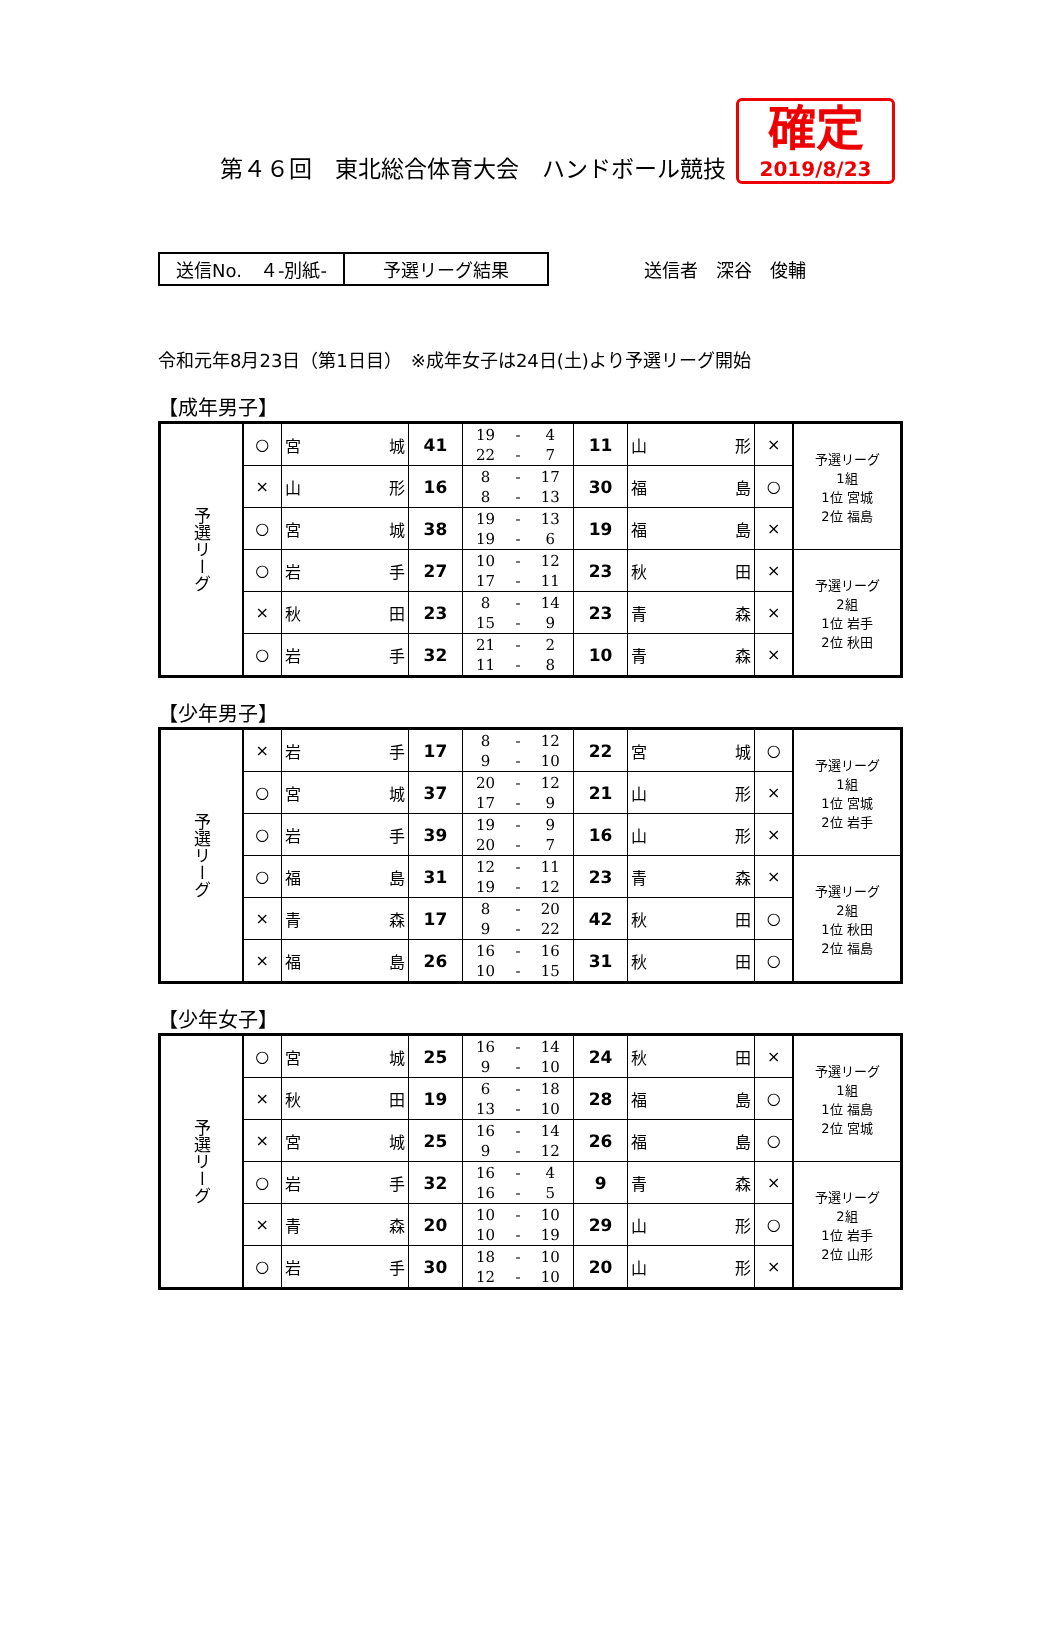第４６回　東北総合体育大会　ハンドボール競技
確定
2019/8/23
送信No.　４-別紙- 予選リーグ結果 送信者　深谷　俊輔
令和元年8月23日（第1日目）　※成年女子は24日(土)より予選リーグ開始
【成年男子】
| 予選リーグ | ○ | 宮 城 | 41 | 19 22 | - - | 4 7 | 11 | 山 形 | × | 予選リーグ 1組 1位 宮城 2位 福島 |
| | × | 山 形 | 16 | 8 8 | - - | 17 13 | 30 | 福 島 | ○ | |
| | ○ | 宮 城 | 38 | 19 19 | - - | 13 6 | 19 | 福 島 | × | |
| | ○ | 岩 手 | 27 | 10 17 | - - | 12 11 | 23 | 秋 田 | × | 予選リーグ 2組 1位 岩手 2位 秋田 |
| | × | 秋 田 | 23 | 8 15 | - - | 14 9 | 23 | 青 森 | × | |
| | ○ | 岩 手 | 32 | 21 11 | - - | 2 8 | 10 | 青 森 | × | |
【少年男子】
| 予選リーグ | × | 岩 手 | 17 | 8 9 | - - | 12 10 | 22 | 宮 城 | ○ | 予選リーグ 1組 1位 宮城 2位 岩手 |
| | ○ | 宮 城 | 37 | 20 17 | - - | 12 9 | 21 | 山 形 | × | |
| | ○ | 岩 手 | 39 | 19 20 | - - | 9 7 | 16 | 山 形 | × | |
| | ○ | 福 島 | 31 | 12 19 | - - | 11 12 | 23 | 青 森 | × | 予選リーグ 2組 1位 秋田 2位 福島 |
| | × | 青 森 | 17 | 8 9 | - - | 20 22 | 42 | 秋 田 | ○ | |
| | × | 福 島 | 26 | 16 10 | - - | 16 15 | 31 | 秋 田 | ○ | |
【少年女子】
| 予選リーグ | ○ | 宮 城 | 25 | 16 9 | - - | 14 10 | 24 | 秋 田 | × | 予選リーグ 1組 1位 福島 2位 宮城 |
| | × | 秋 田 | 19 | 6 13 | - - | 18 10 | 28 | 福 島 | ○ | |
| | × | 宮 城 | 25 | 16 9 | - - | 14 12 | 26 | 福 島 | ○ | |
| | ○ | 岩 手 | 32 | 16 16 | - - | 4 5 | 9 | 青 森 | × | 予選リーグ 2組 1位 岩手 2位 山形 |
| | × | 青 森 | 20 | 10 10 | - - | 10 19 | 29 | 山 形 | ○ | |
| | ○ | 岩 手 | 30 | 18 12 | - - | 10 10 | 20 | 山 形 | × | |